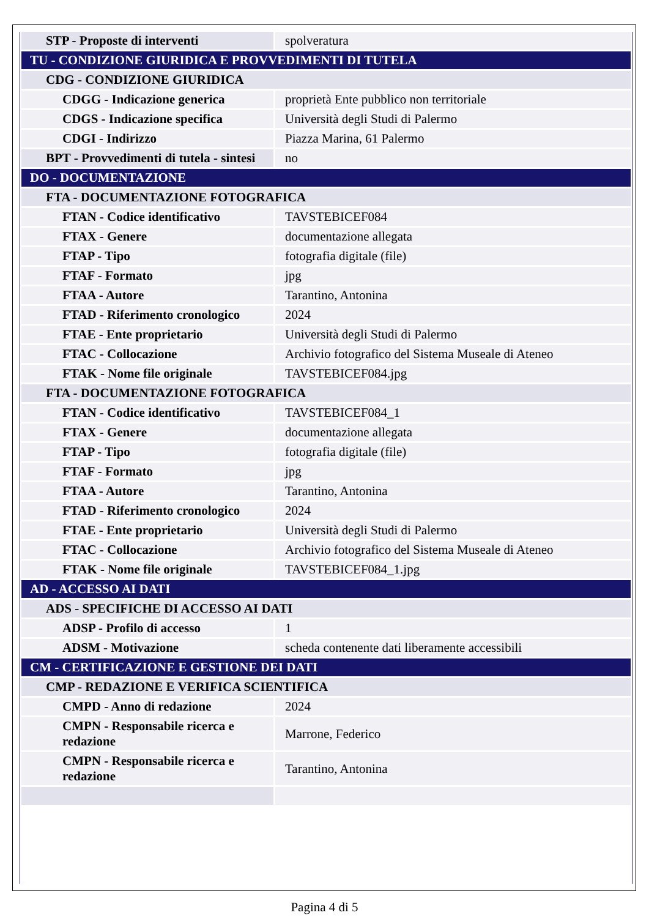| STP - Proposte di interventi | spolveratura |
| TU - CONDIZIONE GIURIDICA E PROVVEDIMENTI DI TUTELA | |
| CDG - CONDIZIONE GIURIDICA | |
| CDGG - Indicazione generica | proprietà Ente pubblico non territoriale |
| CDGS - Indicazione specifica | Università degli Studi di Palermo |
| CDGI - Indirizzo | Piazza Marina, 61 Palermo |
| BPT - Provvedimenti di tutela - sintesi | no |
| DO - DOCUMENTAZIONE | |
| FTA - DOCUMENTAZIONE FOTOGRAFICA | |
| FTAN - Codice identificativo | TAVSTEBICEF084 |
| FTAX - Genere | documentazione allegata |
| FTAP - Tipo | fotografia digitale (file) |
| FTAF - Formato | jpg |
| FTAA - Autore | Tarantino, Antonina |
| FTAD - Riferimento cronologico | 2024 |
| FTAE - Ente proprietario | Università degli Studi di Palermo |
| FTAC - Collocazione | Archivio fotografico del Sistema Museale di Ateneo |
| FTAK - Nome file originale | TAVSTEBICEF084.jpg |
| FTA - DOCUMENTAZIONE FOTOGRAFICA | |
| FTAN - Codice identificativo | TAVSTEBICEF084_1 |
| FTAX - Genere | documentazione allegata |
| FTAP - Tipo | fotografia digitale (file) |
| FTAF - Formato | jpg |
| FTAA - Autore | Tarantino, Antonina |
| FTAD - Riferimento cronologico | 2024 |
| FTAE - Ente proprietario | Università degli Studi di Palermo |
| FTAC - Collocazione | Archivio fotografico del Sistema Museale di Ateneo |
| FTAK - Nome file originale | TAVSTEBICEF084_1.jpg |
| AD - ACCESSO AI DATI | |
| ADS - SPECIFICHE DI ACCESSO AI DATI | |
| ADSP - Profilo di accesso | 1 |
| ADSM - Motivazione | scheda contenente dati liberamente accessibili |
| CM - CERTIFICAZIONE E GESTIONE DEI DATI | |
| CMP - REDAZIONE E VERIFICA SCIENTIFICA | |
| CMPD - Anno di redazione | 2024 |
| CMPN - Responsabile ricerca e redazione | Marrone, Federico |
| CMPN - Responsabile ricerca e redazione | Tarantino, Antonina |
Pagina 4 di 5